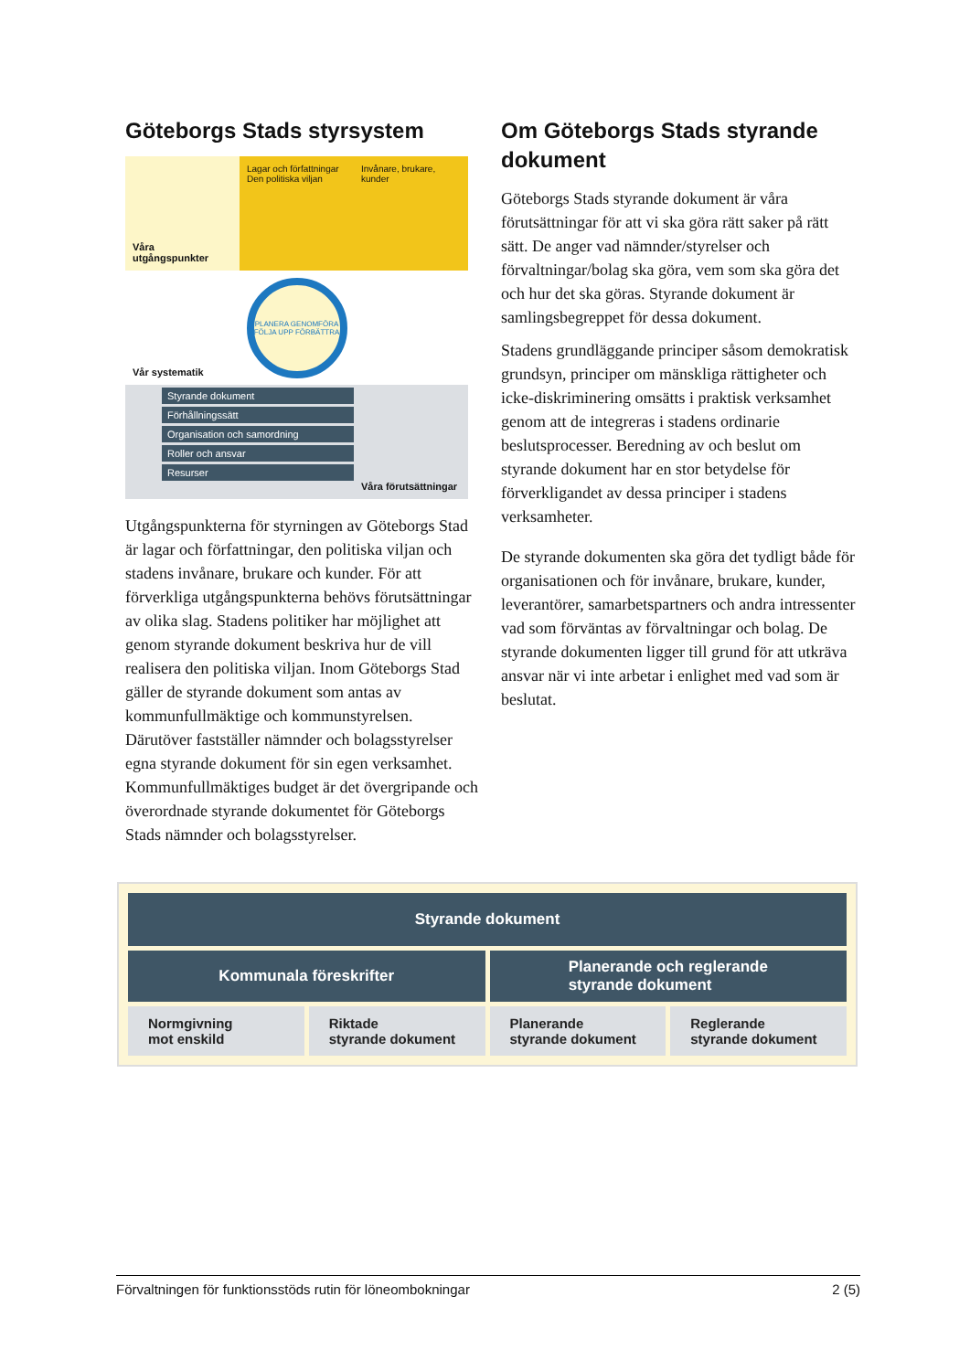Göteborgs Stads styrsystem
Våra utgångspunkter
Lagar och författningar Den politiska viljan
Invånare, brukare, kunder
Vår systematik
PLANERA GENOMFÖRA FÖLJA UPP FÖRBÄTTRA
Styrande dokument
Förhållningssätt
Organisation och samordning
Roller och ansvar
Resurser
Våra förutsättningar
Utgångspunkterna för styrningen av Göteborgs Stad är lagar och författningar, den politiska viljan och stadens invånare, brukare och kunder. För att förverkliga utgångspunkterna behövs förutsättningar av olika slag. Stadens politiker har möjlighet att genom styrande dokument beskriva hur de vill realisera den politiska viljan. Inom Göteborgs Stad gäller de styrande dokument som antas av kommunfullmäktige och kommunstyrelsen. Därutöver fastställer nämnder och bolagsstyrelser egna styrande dokument för sin egen verksamhet. Kommunfullmäktiges budget är det övergripande och överordnade styrande dokumentet för Göteborgs Stads nämnder och bolagsstyrelser.
Om Göteborgs Stads styrande dokument
Göteborgs Stads styrande dokument är våra förutsättningar för att vi ska göra rätt saker på rätt sätt. De anger vad nämnder/styrelser och förvaltningar/bolag ska göra, vem som ska göra det och hur det ska göras. Styrande dokument är samlingsbegreppet för dessa dokument.
Stadens grundläggande principer såsom demokratisk grundsyn, principer om mänskliga rättigheter och icke-diskriminering omsätts i praktisk verksamhet genom att de integreras i stadens ordinarie beslutsprocesser. Beredning av och beslut om styrande dokument har en stor betydelse för förverkligandet av dessa principer i stadens verksamheter.
De styrande dokumenten ska göra det tydligt både för organisationen och för invånare, brukare, kunder, leverantörer, samarbetspartners och andra intressenter vad som förväntas av förvaltningar och bolag. De styrande dokumenten ligger till grund för att utkräva ansvar när vi inte arbetar i enlighet med vad som är beslutat.
Styrande dokument
Kommunala föreskrifter Planerande och reglerande
styrande dokument
Normgivning
mot enskild
Riktade
styrande dokument
Planerande
styrande dokument
Reglerande
styrande dokument
Förvaltningen för funktionsstöds rutin för löneombokningar 2 (5)